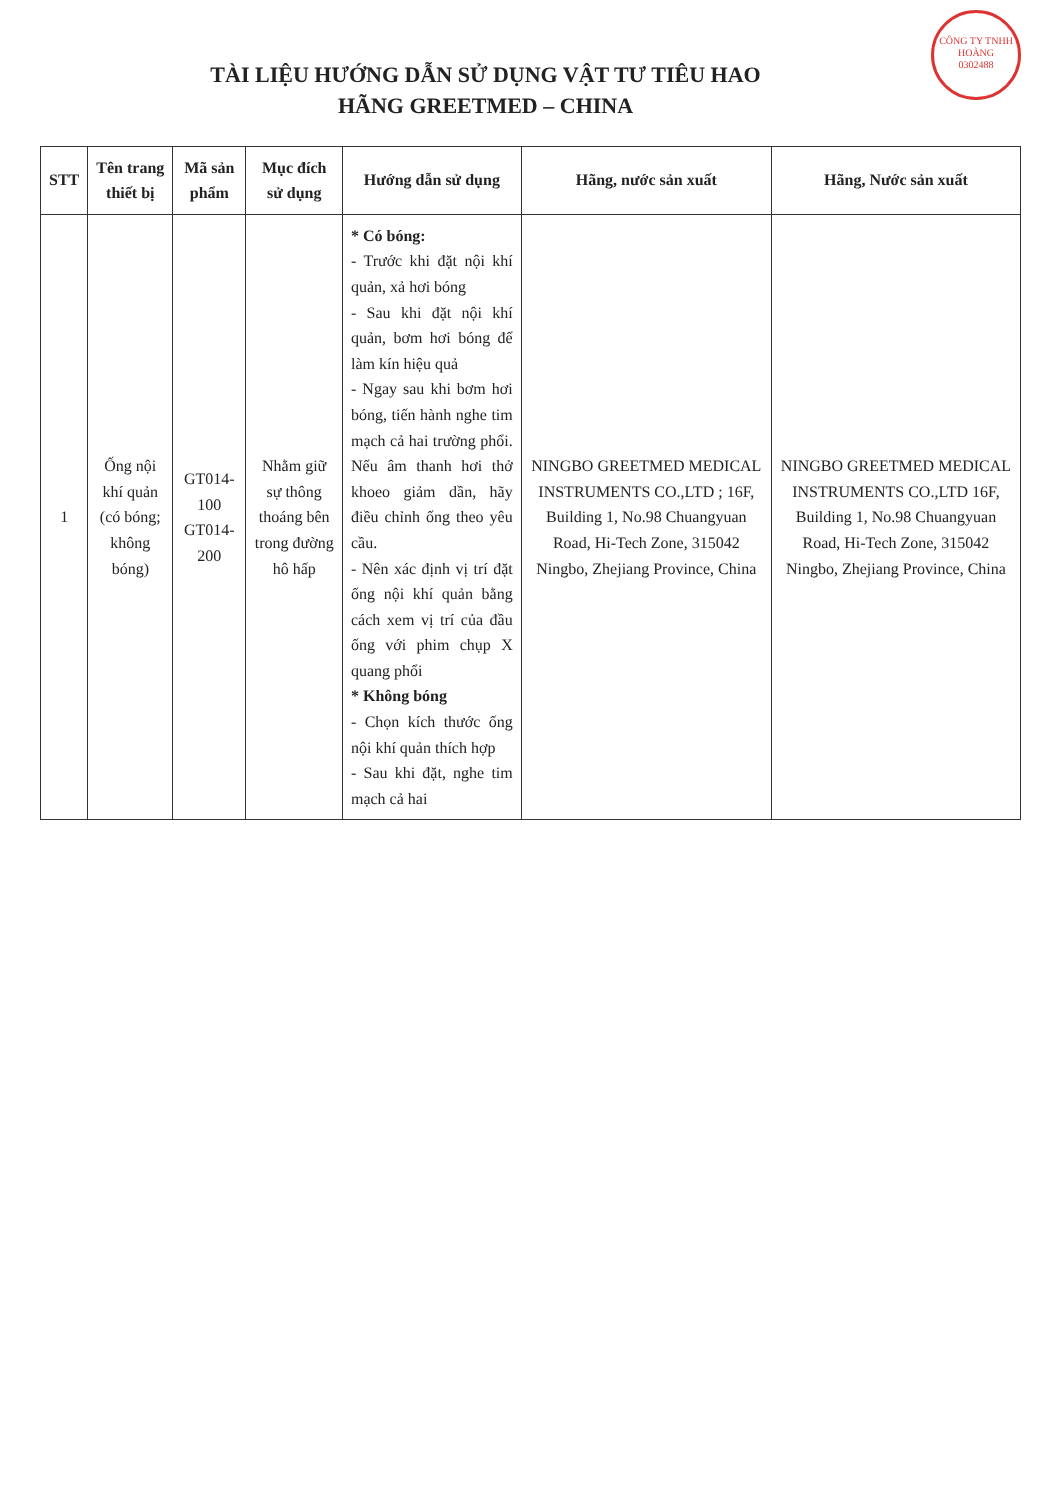CÔNG TY TNHH
HOÀNG
0302488
TÀI LIỆU HƯỚNG DẪN SỬ DỤNG VẬT TƯ TIÊU HAO
HÃNG GREETMED – CHINA
| STT | Tên trang thiết bị | Mã sản phẩm | Mục đích sử dụng | Hướng dẫn sử dụng | Hãng, nước sản xuất | Hãng, Nước sản xuất |
| --- | --- | --- | --- | --- | --- | --- |
| 1 | Ống nội khí quản (có bóng; không bóng) | GT014-100 GT014-200 | Nhằm giữ sự thông thoáng bên trong đường hô hấp | * Có bóng: - Trước khi đặt nội khí quản, xả hơi bóng - Sau khi đặt nội khí quản, bơm hơi bóng để làm kín hiệu quả - Ngay sau khi bơm hơi bóng, tiến hành nghe tim mạch cả hai trường phổi. Nếu âm thanh hơi thở khoeo giảm dần, hãy điều chỉnh ống theo yêu cầu. - Nên xác định vị trí đặt ống nội khí quản bằng cách xem vị trí của đầu ống với phim chụp X quang phổi * Không bóng - Chọn kích thước ống nội khí quản thích hợp - Sau khi đặt, nghe tim mạch cả hai | NINGBO GREETMED MEDICAL INSTRUMENTS CO.,LTD ; 16F, Building 1, No.98 Chuangyuan Road, Hi-Tech Zone, 315042 Ningbo, Zhejiang Province, China | NINGBO GREETMED MEDICAL INSTRUMENTS CO.,LTD 16F, Building 1, No.98 Chuangyuan Road, Hi-Tech Zone, 315042 Ningbo, Zhejiang Province, China |